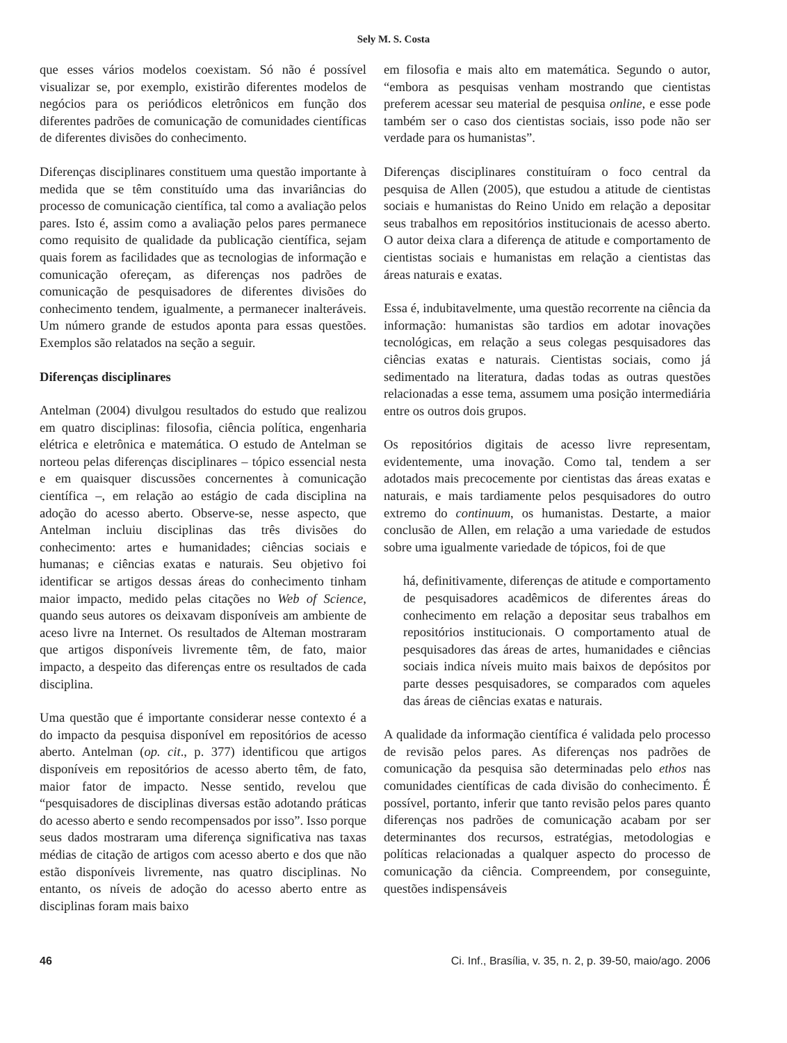Sely M. S. Costa
que esses vários modelos coexistam. Só não é possível visualizar se, por exemplo, existirão diferentes modelos de negócios para os periódicos eletrônicos em função dos diferentes padrões de comunicação de comunidades científicas de diferentes divisões do conhecimento.
Diferenças disciplinares constituem uma questão importante à medida que se têm constituído uma das invariâncias do processo de comunicação científica, tal como a avaliação pelos pares. Isto é, assim como a avaliação pelos pares permanece como requisito de qualidade da publicação científica, sejam quais forem as facilidades que as tecnologias de informação e comunicação ofereçam, as diferenças nos padrões de comunicação de pesquisadores de diferentes divisões do conhecimento tendem, igualmente, a permanecer inalteráveis. Um número grande de estudos aponta para essas questões. Exemplos são relatados na seção a seguir.
Diferenças disciplinares
Antelman (2004) divulgou resultados do estudo que realizou em quatro disciplinas: filosofia, ciência política, engenharia elétrica e eletrônica e matemática. O estudo de Antelman se norteou pelas diferenças disciplinares – tópico essencial nesta e em quaisquer discussões concernentes à comunicação científica –, em relação ao estágio de cada disciplina na adoção do acesso aberto. Observe-se, nesse aspecto, que Antelman incluiu disciplinas das três divisões do conhecimento: artes e humanidades; ciências sociais e humanas; e ciências exatas e naturais. Seu objetivo foi identificar se artigos dessas áreas do conhecimento tinham maior impacto, medido pelas citações no Web of Science, quando seus autores os deixavam disponíveis am ambiente de aceso livre na Internet. Os resultados de Alteman mostraram que artigos disponíveis livremente têm, de fato, maior impacto, a despeito das diferenças entre os resultados de cada disciplina.
Uma questão que é importante considerar nesse contexto é a do impacto da pesquisa disponível em repositórios de acesso aberto. Antelman (op. cit., p. 377) identificou que artigos disponíveis em repositórios de acesso aberto têm, de fato, maior fator de impacto. Nesse sentido, revelou que “pesquisadores de disciplinas diversas estão adotando práticas do acesso aberto e sendo recompensados por isso”. Isso porque seus dados mostraram uma diferença significativa nas taxas médias de citação de artigos com acesso aberto e dos que não estão disponíveis livremente, nas quatro disciplinas. No entanto, os níveis de adoção do acesso aberto entre as disciplinas foram mais baixo
em filosofia e mais alto em matemática. Segundo o autor, “embora as pesquisas venham mostrando que cientistas preferem acessar seu material de pesquisa online, e esse pode também ser o caso dos cientistas sociais, isso pode não ser verdade para os humanistas”.
Diferenças disciplinares constituíram o foco central da pesquisa de Allen (2005), que estudou a atitude de cientistas sociais e humanistas do Reino Unido em relação a depositar seus trabalhos em repositórios institucionais de acesso aberto. O autor deixa clara a diferença de atitude e comportamento de cientistas sociais e humanistas em relação a cientistas das áreas naturais e exatas.
Essa é, indubitavelmente, uma questão recorrente na ciência da informação: humanistas são tardios em adotar inovações tecnológicas, em relação a seus colegas pesquisadores das ciências exatas e naturais. Cientistas sociais, como já sedimentado na literatura, dadas todas as outras questões relacionadas a esse tema, assumem uma posição intermediária entre os outros dois grupos.
Os repositórios digitais de acesso livre representam, evidentemente, uma inovação. Como tal, tendem a ser adotados mais precocemente por cientistas das áreas exatas e naturais, e mais tardiamente pelos pesquisadores do outro extremo do continuum, os humanistas. Destarte, a maior conclusão de Allen, em relação a uma variedade de estudos sobre uma igualmente variedade de tópicos, foi de que
há, definitivamente, diferenças de atitude e comportamento de pesquisadores acadêmicos de diferentes áreas do conhecimento em relação a depositar seus trabalhos em repositórios institucionais. O comportamento atual de pesquisadores das áreas de artes, humanidades e ciências sociais indica níveis muito mais baixos de depósitos por parte desses pesquisadores, se comparados com aqueles das áreas de ciências exatas e naturais.
A qualidade da informação científica é validada pelo processo de revisão pelos pares. As diferenças nos padrões de comunicação da pesquisa são determinadas pelo ethos nas comunidades científicas de cada divisão do conhecimento. É possível, portanto, inferir que tanto revisão pelos pares quanto diferenças nos padrões de comunicação acabam por ser determinantes dos recursos, estratégias, metodologias e políticas relacionadas a qualquer aspecto do processo de comunicação da ciência. Compreendem, por conseguinte, questões indispensáveis
46 Ci. Inf., Brasília, v. 35, n. 2, p. 39-50, maio/ago. 2006